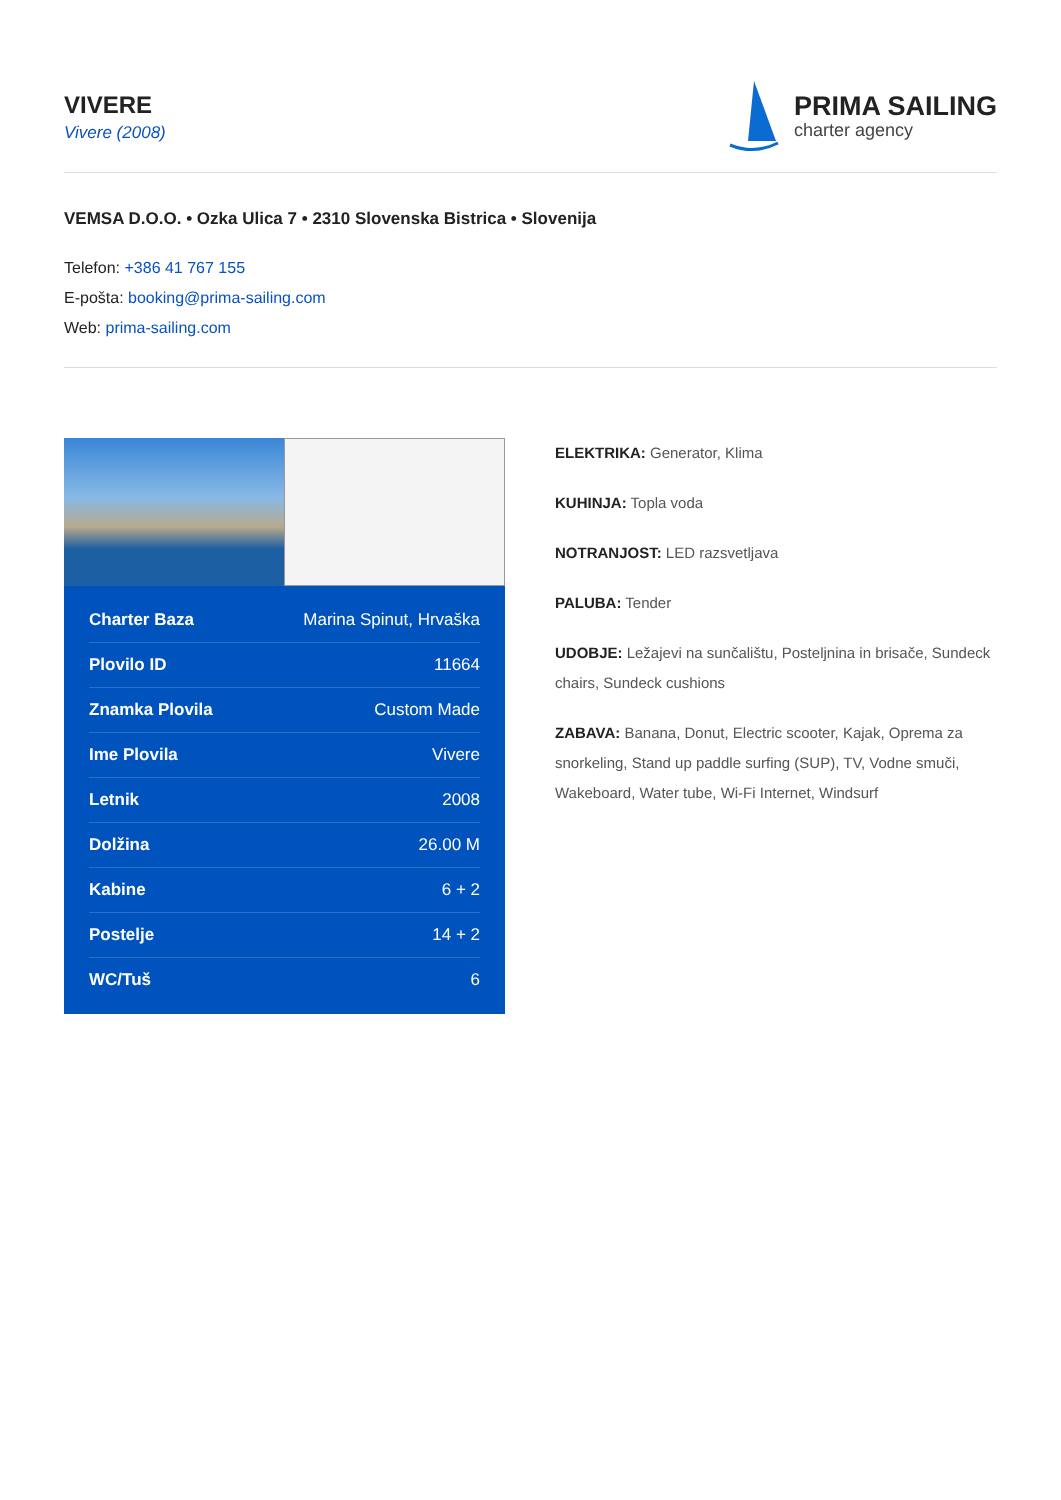VIVERE
Vivere (2008)
PRIMA SAILING
charter agency
VEMSA D.O.O. • Ozka Ulica 7 • 2310 Slovenska Bistrica • Slovenija
Telefon: +386 41 767 155
E-pošta: booking@prima-sailing.com
Web: prima-sailing.com
| Charter Baza | Marina Spinut, Hrvaška |
| Plovilo ID | 11664 |
| Znamka Plovila | Custom Made |
| Ime Plovila | Vivere |
| Letnik | 2008 |
| Dolžina | 26.00 M |
| Kabine | 6 + 2 |
| Postelje | 14 + 2 |
| WC/Tuš | 6 |
ELEKTRIKA: Generator, Klima
KUHINJA: Topla voda
NOTRANJOST: LED razsvetljava
PALUBA: Tender
UDOBJE: Ležajevi na sunčalištu, Posteljnina in brisače, Sundeck chairs, Sundeck cushions
ZABAVA: Banana, Donut, Electric scooter, Kajak, Oprema za snorkeling, Stand up paddle surfing (SUP), TV, Vodne smuči, Wakeboard, Water tube, Wi-Fi Internet, Windsurf